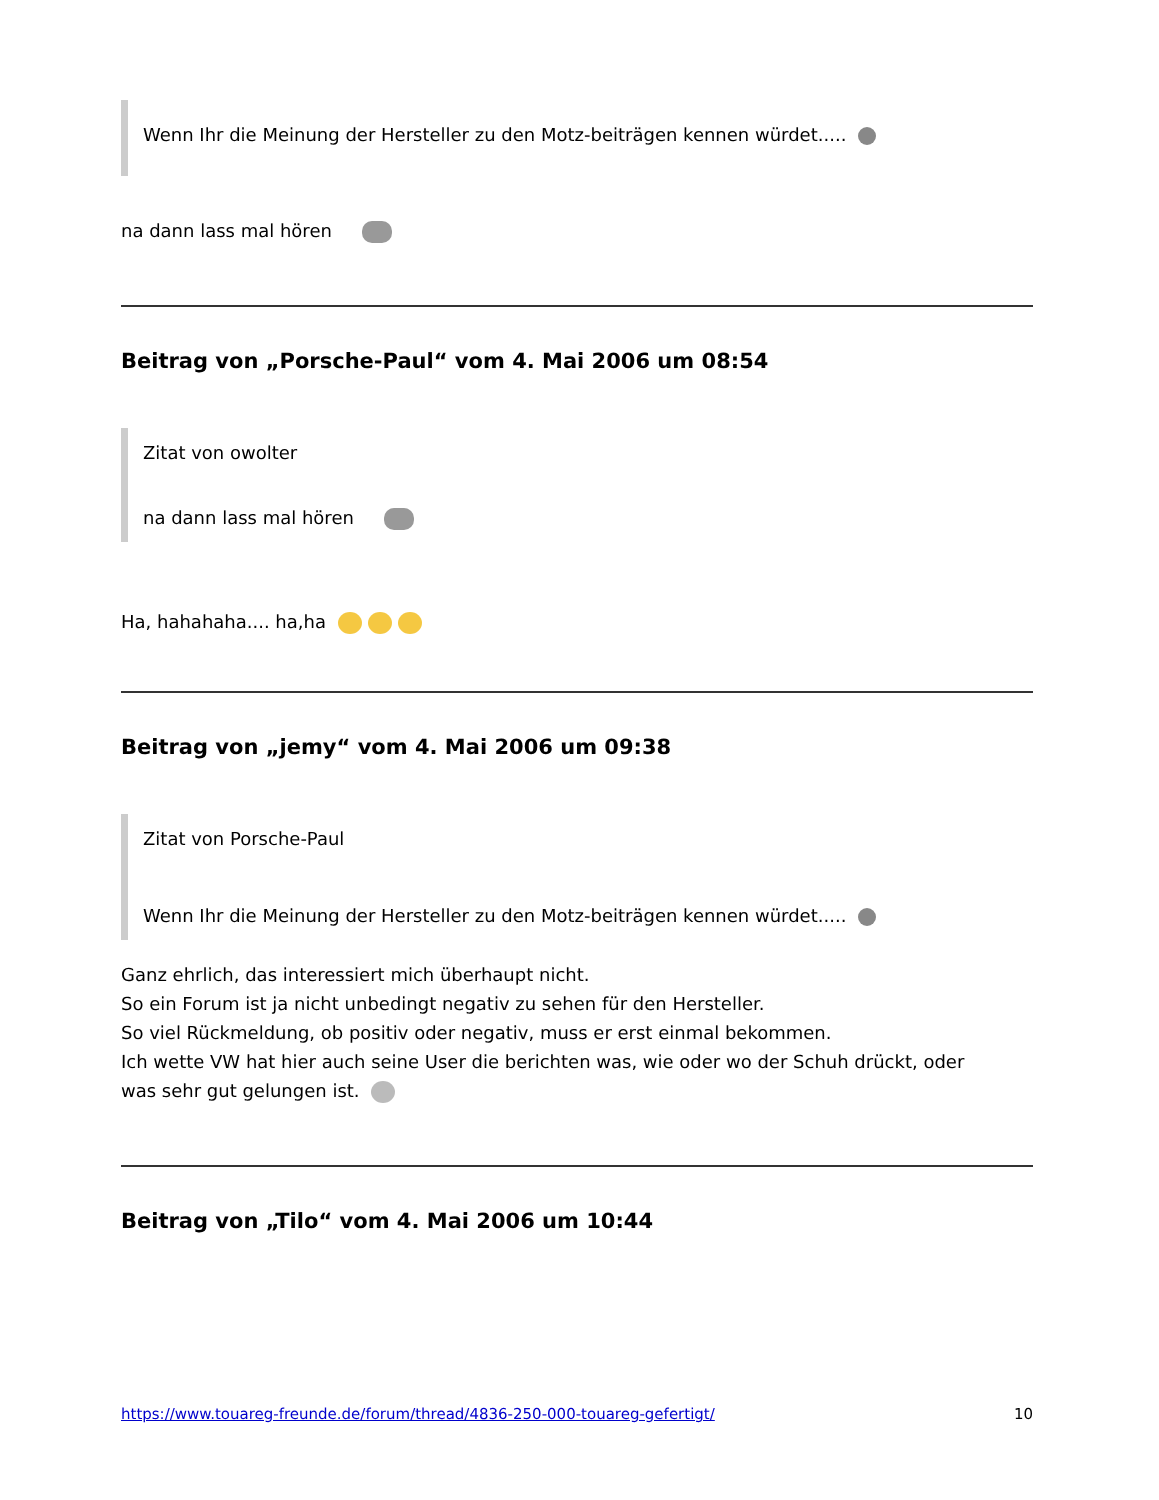Wenn Ihr die Meinung der Hersteller zu den Motz-beiträgen kennen würdet.....
na dann lass mal hören
Beitrag von „Porsche-Paul“ vom 4. Mai 2006 um 08:54
Zitat von owolter
na dann lass mal hören
Ha, hahahaha.... ha,ha
Beitrag von „jemy“ vom 4. Mai 2006 um 09:38
Zitat von Porsche-Paul
Wenn Ihr die Meinung der Hersteller zu den Motz-beiträgen kennen würdet.....
Ganz ehrlich, das interessiert mich überhaupt nicht.
So ein Forum ist ja nicht unbedingt negativ zu sehen für den Hersteller.
So viel Rückmeldung, ob positiv oder negativ, muss er erst einmal bekommen.
Ich wette VW hat hier auch seine User die berichten was, wie oder wo der Schuh drückt, oder
was sehr gut gelungen ist.
Beitrag von „Tilo“ vom 4. Mai 2006 um 10:44
https://www.touareg-freunde.de/forum/thread/4836-250-000-touareg-gefertigt/ 10